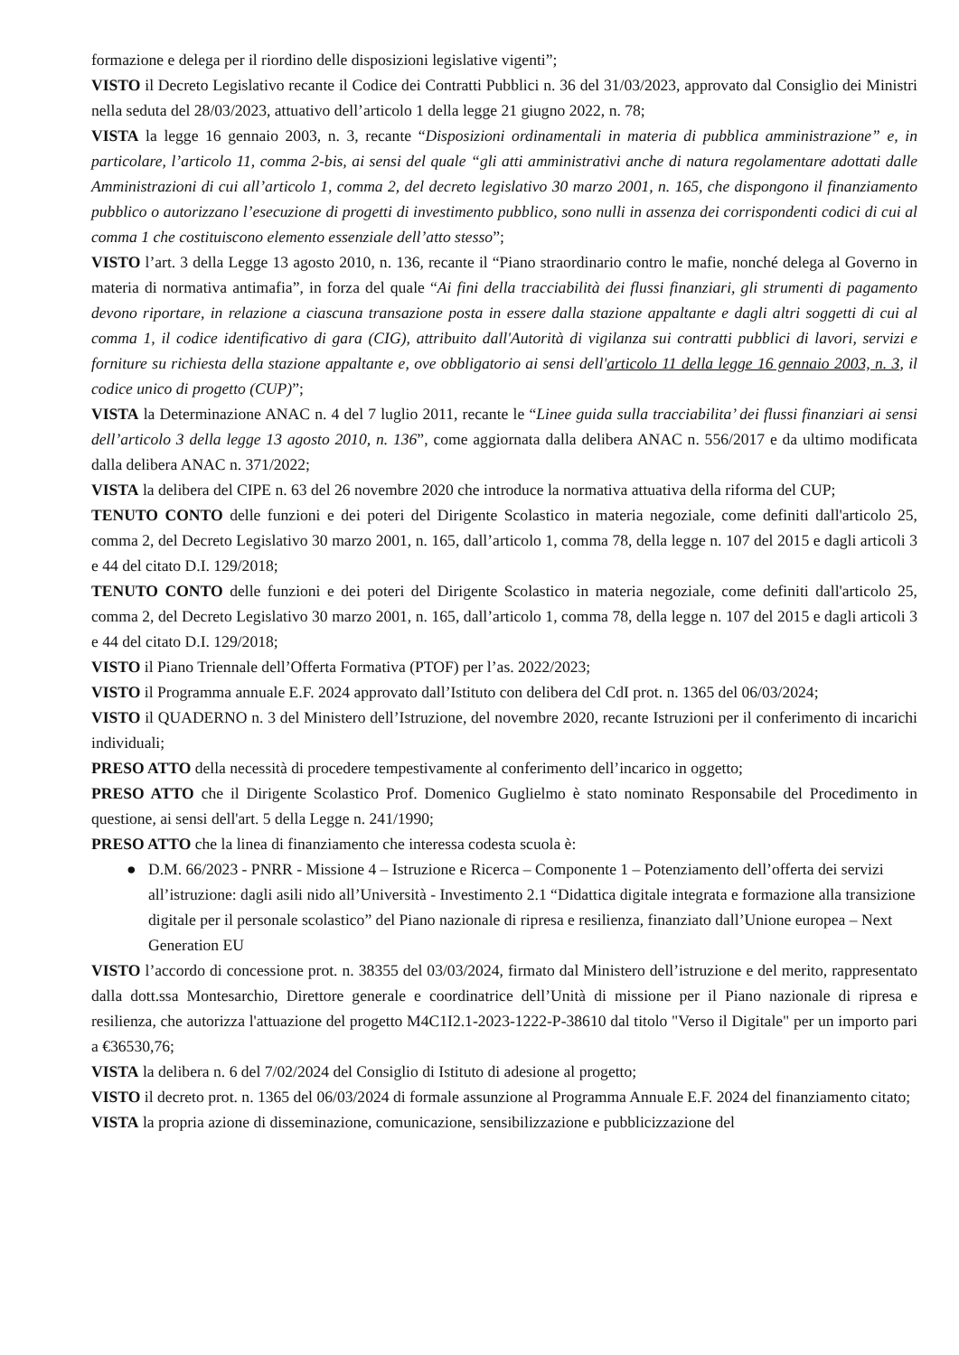formazione e delega per il riordino delle disposizioni legislative vigenti”;
VISTO il Decreto Legislativo recante il Codice dei Contratti Pubblici n. 36 del 31/03/2023, approvato dal Consiglio dei Ministri nella seduta del 28/03/2023, attuativo dell’articolo 1 della legge 21 giugno 2022, n. 78;
VISTA la legge 16 gennaio 2003, n. 3, recante “Disposizioni ordinamentali in materia di pubblica amministrazione” e, in particolare, l’articolo 11, comma 2-bis, ai sensi del quale “gli atti amministrativi anche di natura regolamentare adottati dalle Amministrazioni di cui all’articolo 1, comma 2, del decreto legislativo 30 marzo 2001, n. 165, che dispongono il finanziamento pubblico o autorizzano l’esecuzione di progetti di investimento pubblico, sono nulli in assenza dei corrispondenti codici di cui al comma 1 che costituiscono elemento essenziale dell’atto stesso”;
VISTO l’art. 3 della Legge 13 agosto 2010, n. 136, recante il “Piano straordinario contro le mafie, nonché delega al Governo in materia di normativa antimafia”, in forza del quale “Ai fini della tracciabilità dei flussi finanziari, gli strumenti di pagamento devono riportare, in relazione a ciascuna transazione posta in essere dalla stazione appaltante e dagli altri soggetti di cui al comma 1, il codice identificativo di gara (CIG), attribuito dall'Autorità di vigilanza sui contratti pubblici di lavori, servizi e forniture su richiesta della stazione appaltante e, ove obbligatorio ai sensi dell'articolo 11 della legge 16 gennaio 2003, n. 3, il codice unico di progetto (CUP)”;
VISTA la Determinazione ANAC n. 4 del 7 luglio 2011, recante le “Linee guida sulla tracciabilita’ dei flussi finanziari ai sensi dell’articolo 3 della legge 13 agosto 2010, n. 136”, come aggiornata dalla delibera ANAC n. 556/2017 e da ultimo modificata dalla delibera ANAC n. 371/2022;
VISTA la delibera del CIPE n. 63 del 26 novembre 2020 che introduce la normativa attuativa della riforma del CUP;
TENUTO CONTO delle funzioni e dei poteri del Dirigente Scolastico in materia negoziale, come definiti dall'articolo 25, comma 2, del Decreto Legislativo 30 marzo 2001, n. 165, dall’articolo 1, comma 78, della legge n. 107 del 2015 e dagli articoli 3 e 44 del citato D.I. 129/2018;
TENUTO CONTO delle funzioni e dei poteri del Dirigente Scolastico in materia negoziale, come definiti dall'articolo 25, comma 2, del Decreto Legislativo 30 marzo 2001, n. 165, dall’articolo 1, comma 78, della legge n. 107 del 2015 e dagli articoli 3 e 44 del citato D.I. 129/2018;
VISTO il Piano Triennale dell’Offerta Formativa (PTOF) per l’as. 2022/2023;
VISTO il Programma annuale E.F. 2024 approvato dall’Istituto con delibera del CdI prot. n. 1365 del 06/03/2024;
VISTO il QUADERNO n. 3 del Ministero dell’Istruzione, del novembre 2020, recante Istruzioni per il conferimento di incarichi individuali;
PRESO ATTO della necessità di procedere tempestivamente al conferimento dell’incarico in oggetto;
PRESO ATTO che il Dirigente Scolastico Prof. Domenico Guglielmo è stato nominato Responsabile del Procedimento in questione, ai sensi dell'art. 5 della Legge n. 241/1990;
PRESO ATTO che la linea di finanziamento che interessa codesta scuola è:
● D.M. 66/2023 - PNRR - Missione 4 – Istruzione e Ricerca – Componente 1 – Potenziamento dell’offerta dei servizi all’istruzione: dagli asili nido all’Università - Investimento 2.1 “Didattica digitale integrata e formazione alla transizione digitale per il personale scolastico” del Piano nazionale di ripresa e resilienza, finanziato dall’Unione europea – Next Generation EU
VISTO l’accordo di concessione prot. n. 38355 del 03/03/2024, firmato dal Ministero dell’istruzione e del merito, rappresentato dalla dott.ssa Montesarchio, Direttore generale e coordinatrice dell’Unità di missione per il Piano nazionale di ripresa e resilienza, che autorizza l'attuazione del progetto M4C1I2.1-2023-1222-P-38610 dal titolo "Verso il Digitale" per un importo pari a €36530,76;
VISTA la delibera n. 6 del 7/02/2024 del Consiglio di Istituto di adesione al progetto;
VISTO il decreto prot. n. 1365 del 06/03/2024 di formale assunzione al Programma Annuale E.F. 2024 del finanziamento citato;
VISTA la propria azione di disseminazione, comunicazione, sensibilizzazione e pubblicizzazione del